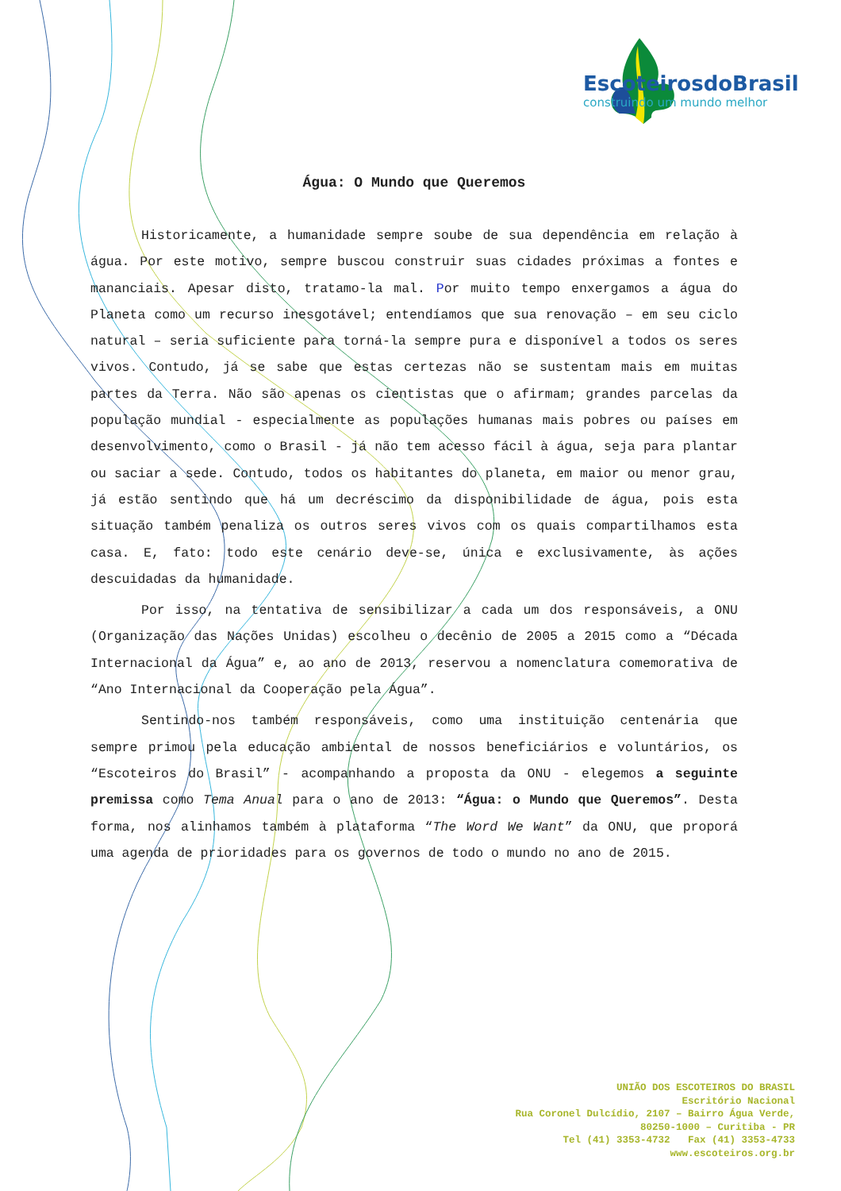EscoteirosdoBrasil
construindo um mundo melhor
Água: O Mundo que Queremos
Historicamente, a humanidade sempre soube de sua dependência em relação à água. Por este motivo, sempre buscou construir suas cidades próximas a fontes e mananciais. Apesar disto, tratamo-la mal. Por muito tempo enxergamos a água do Planeta como um recurso inesgotável; entendíamos que sua renovação – em seu ciclo natural – seria suficiente para torná-la sempre pura e disponível a todos os seres vivos. Contudo, já se sabe que estas certezas não se sustentam mais em muitas partes da Terra. Não são apenas os cientistas que o afirmam; grandes parcelas da população mundial - especialmente as populações humanas mais pobres ou países em desenvolvimento, como o Brasil - já não tem acesso fácil à água, seja para plantar ou saciar a sede. Contudo, todos os habitantes do planeta, em maior ou menor grau, já estão sentindo que há um decréscimo da disponibilidade de água, pois esta situação também penaliza os outros seres vivos com os quais compartilhamos esta casa. E, fato: todo este cenário deve-se, única e exclusivamente, às ações descuidadas da humanidade.
Por isso, na tentativa de sensibilizar a cada um dos responsáveis, a ONU (Organização das Nações Unidas) escolheu o decênio de 2005 a 2015 como a “Década Internacional da Água” e, ao ano de 2013, reservou a nomenclatura comemorativa de “Ano Internacional da Cooperação pela Água”.
Sentindo-nos também responsáveis, como uma instituição centenária que sempre primou pela educação ambiental de nossos beneficiários e voluntários, os “Escoteiros do Brasil” - acompanhando a proposta da ONU - elegemos a seguinte premissa como Tema Anual para o ano de 2013: “Água: o Mundo que Queremos”. Desta forma, nos alinhamos também à plataforma “The Word We Want” da ONU, que proporá uma agenda de prioridades para os governos de todo o mundo no ano de 2015.
UNIÃO DOS ESCOTEIROS DO BRASIL
Escritório Nacional
Rua Coronel Dulcídio, 2107 – Bairro Água Verde,
80250-1000 – Curitiba - PR
Tel (41) 3353-4732 Fax (41) 3353-4733
www.escoteiros.org.br